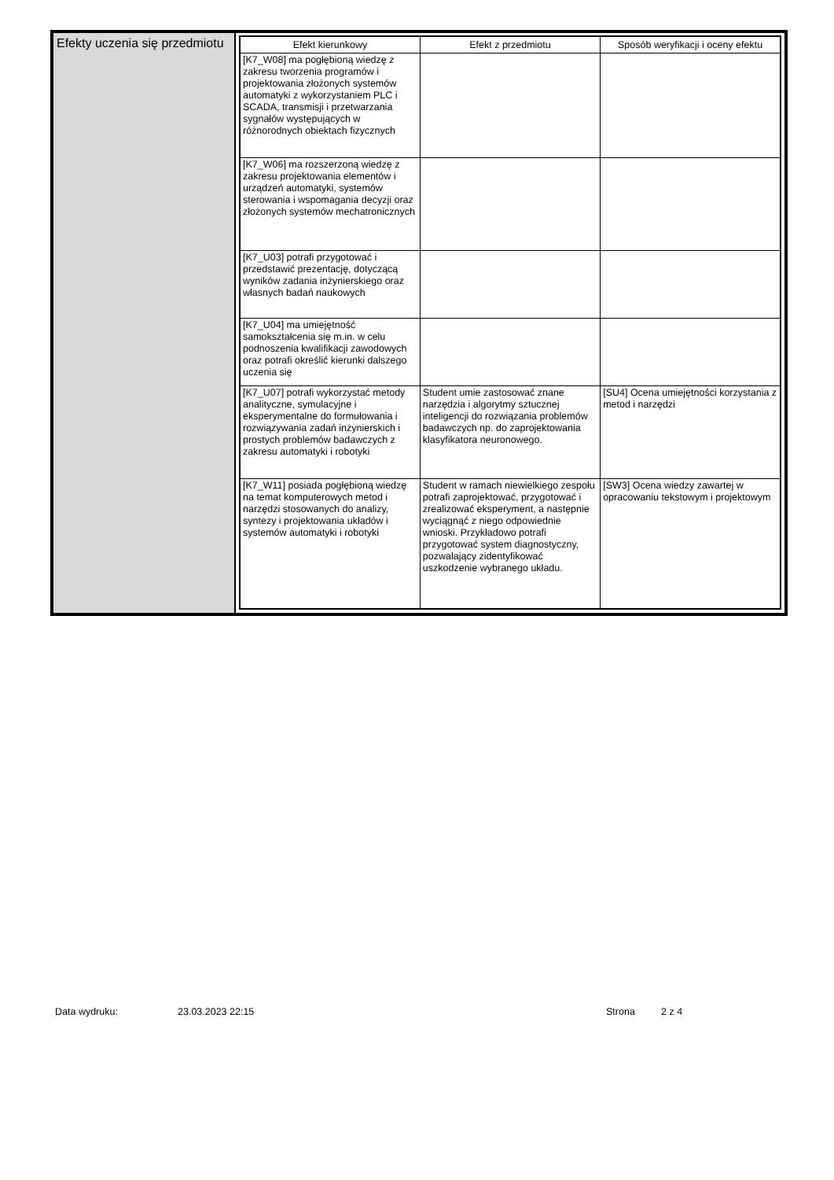Efekty uczenia się przedmiotu
| Efekt kierunkowy | Efekt z przedmiotu | Sposób weryfikacji i oceny efektu |
| --- | --- | --- |
| [K7_W08] ma pogłębioną wiedzę z zakresu tworzenia programów i projektowania złożonych systemów automatyki z wykorzystaniem PLC i SCADA, transmisji i przetwarzania sygnałów występujących w różnorodnych obiektach fizycznych | | |
| [K7_W06] ma rozszerzoną wiedzę z zakresu projektowania elementów i urządzeń automatyki, systemów sterowania i wspomagania decyzji oraz złożonych systemów mechatronicznych | | |
| [K7_U03] potrafi przygotować i przedstawić prezentację, dotyczącą wyników zadania inżynierskiego oraz własnych badań naukowych | | |
| [K7_U04] ma umiejętność samokształcenia się m.in. w celu podnoszenia kwalifikacji zawodowych oraz potrafi określić kierunki dalszego uczenia się | | |
| [K7_U07] potrafi wykorzystać metody analityczne, symulacyjne i eksperymentalne do formułowania i rozwiązywania zadań inżynierskich i prostych problemów badawczych z zakresu automatyki i robotyki | Student umie zastosować znane narzędzia i algorytmy sztucznej inteligencji do rozwiązania problemów badawczych np. do zaprojektowania klasyfikatora neuronowego. | [SU4] Ocena umiejętności korzystania z metod i narzędzi |
| [K7_W11] posiada pogłębioną wiedzę na temat komputerowych metod i narzędzi stosowanych do analizy, syntezy i projektowania układów i systemów automatyki i robotyki | Student w ramach niewielkiego zespołu potrafi zaprojektować, przygotować i zrealizować eksperyment, a następnie wyciągnąć z niego odpowiednie wnioski. Przykładowo potrafi przygotować system diagnostyczny, pozwalający zidentyfikować uszkodzenie wybranego układu. | [SW3] Ocena wiedzy zawartej w opracowaniu tekstowym i projektowym |
Data wydruku: 23.03.2023 22:15 Strona 2 z 4